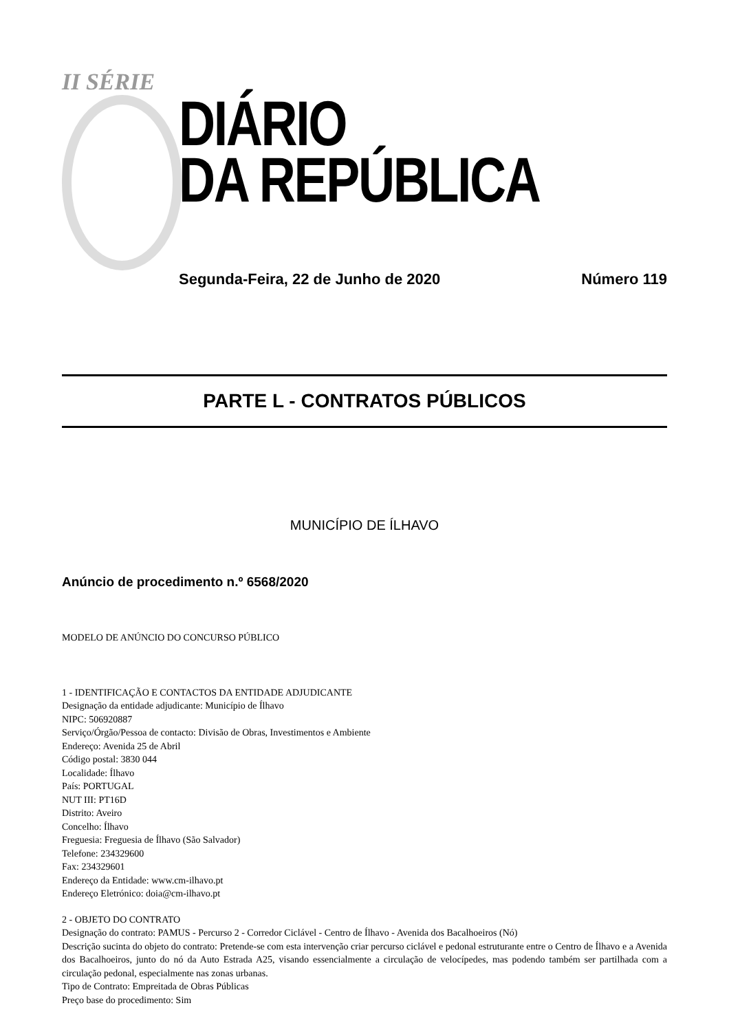II SÉRIE
DIÁRIO
DA REPÚBLICA
Segunda-Feira, 22 de Junho de 2020 Número 119
PARTE L - CONTRATOS PÚBLICOS
MUNICÍPIO DE ÍLHAVO
Anúncio de procedimento n.º 6568/2020
MODELO DE ANÚNCIO DO CONCURSO PÚBLICO
1 - IDENTIFICAÇÃO E CONTACTOS DA ENTIDADE ADJUDICANTE
Designação da entidade adjudicante: Município de Ílhavo
NIPC: 506920887
Serviço/Órgão/Pessoa de contacto: Divisão de Obras, Investimentos e Ambiente
Endereço: Avenida 25 de Abril
Código postal: 3830 044
Localidade: Ílhavo
País: PORTUGAL
NUT III: PT16D
Distrito: Aveiro
Concelho: Ílhavo
Freguesia: Freguesia de Ílhavo (São Salvador)
Telefone: 234329600
Fax: 234329601
Endereço da Entidade: www.cm-ilhavo.pt
Endereço Eletrónico: doia@cm-ilhavo.pt
2 - OBJETO DO CONTRATO
Designação do contrato: PAMUS - Percurso 2 - Corredor Ciclável - Centro de Ílhavo - Avenida dos Bacalhoeiros (Nó)
Descrição sucinta do objeto do contrato: Pretende-se com esta intervenção criar percurso ciclável e pedonal estruturante entre o Centro de Ílhavo e a Avenida dos Bacalhoeiros, junto do nó da Auto Estrada A25, visando essencialmente a circulação de velocípedes, mas podendo também ser partilhada com a circulação pedonal, especialmente nas zonas urbanas.
Tipo de Contrato: Empreitada de Obras Públicas
Preço base do procedimento: Sim